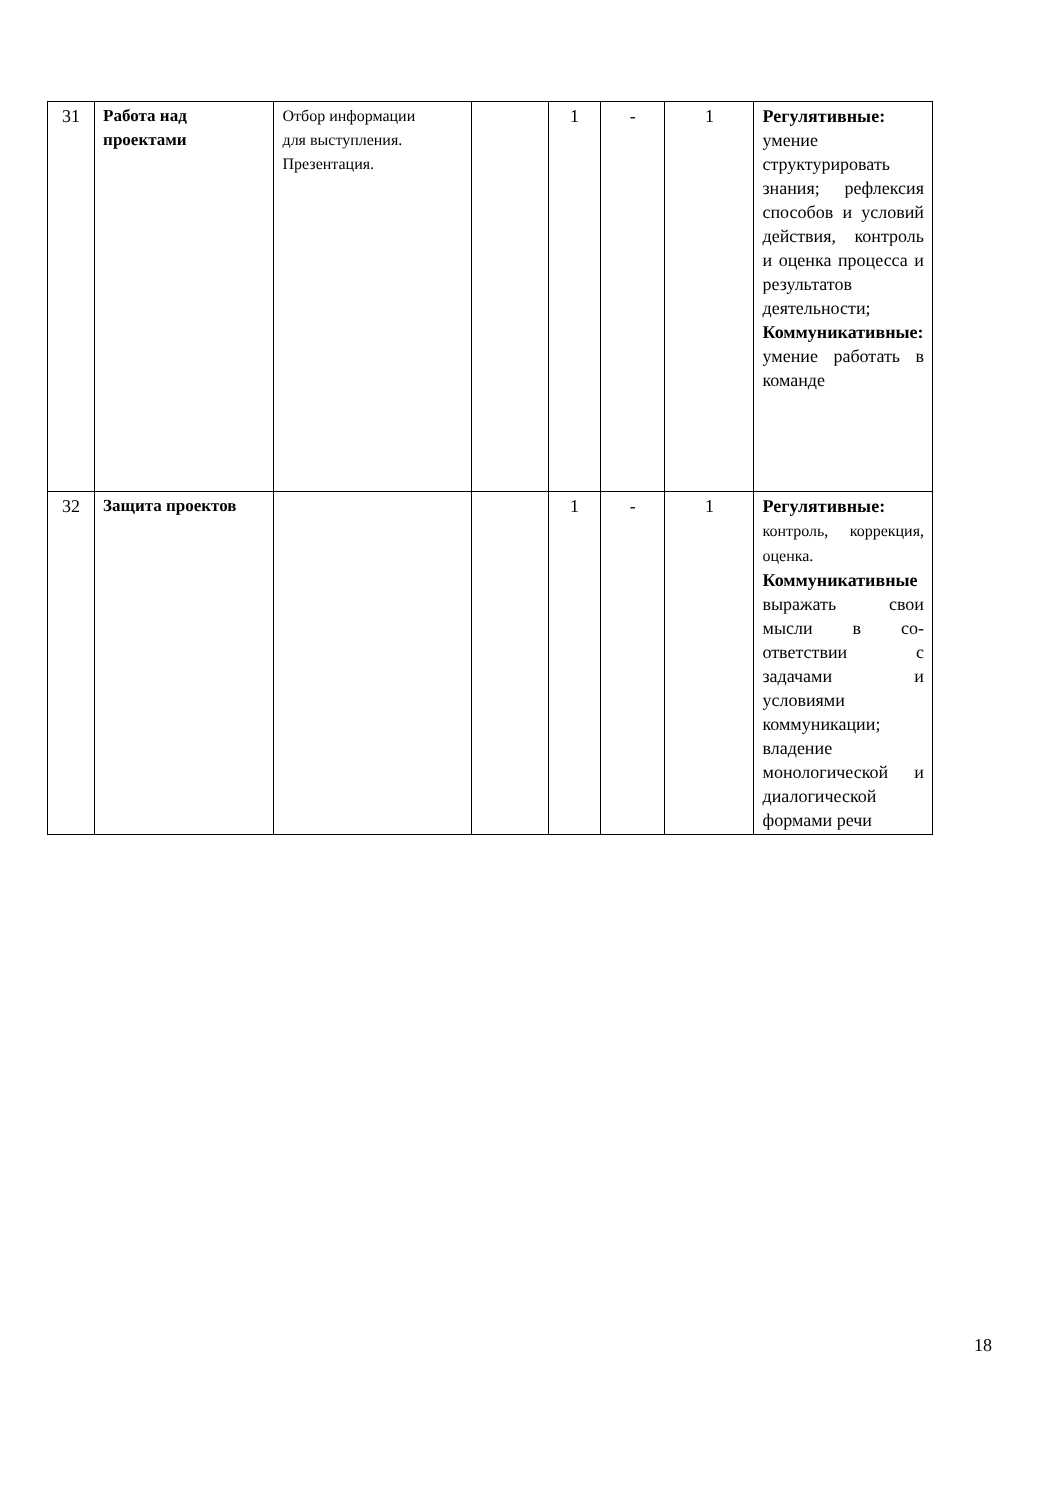| 31 | Работа над проектами | Отбор информации для выступления. Презентация. | | 1 | - | 1 | Регулятивные: умение структурировать знания; рефлексия способов и условий действия, контроль и оценка процесса и результатов деятельности; Коммуникативные: умение работать в команде |
| 32 | Защита проектов | | | 1 | - | 1 | Регулятивные: контроль, коррекция, оценка. Коммуникативные выражать свои мысли в со-ответствии с задачами и условиями коммуникации; владение монологической и диалогической формами речи |
18